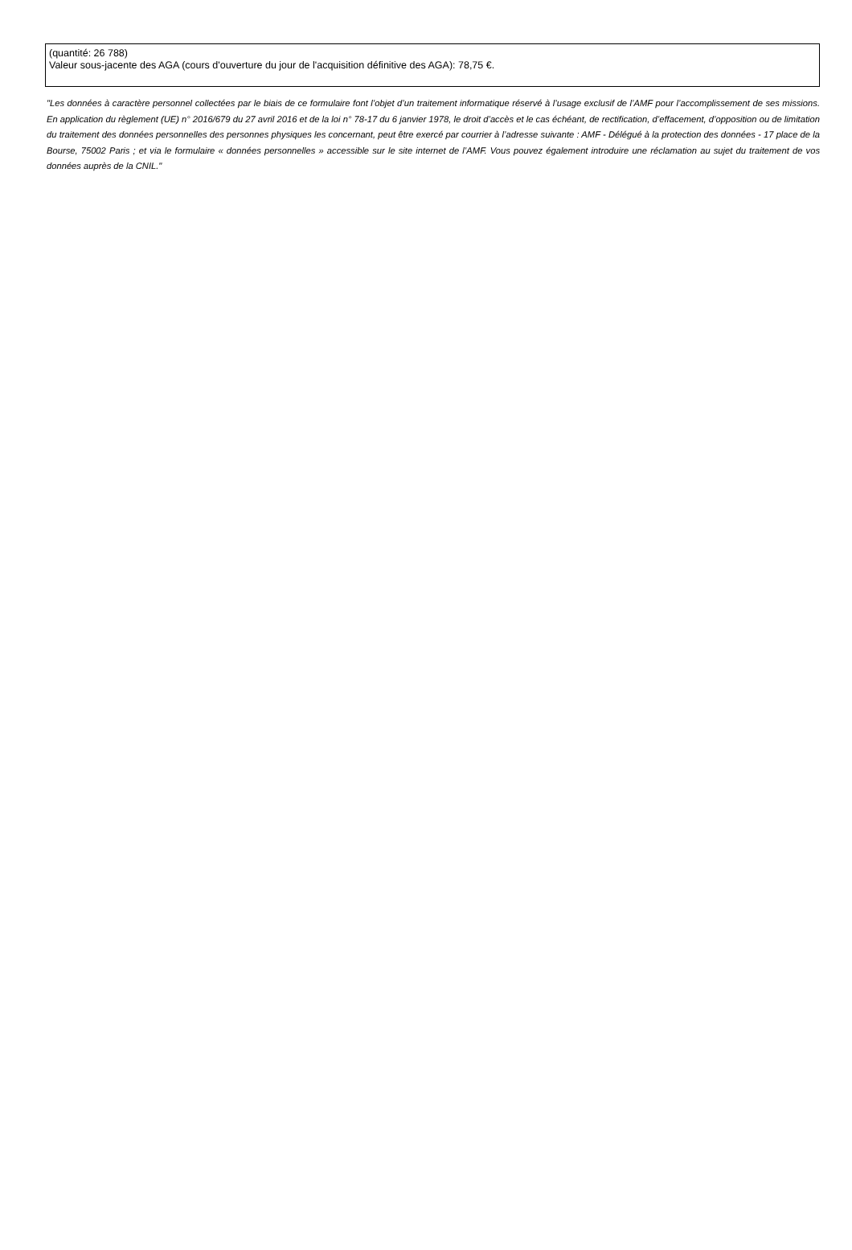(quantité: 26 788)
Valeur sous-jacente des AGA (cours d'ouverture du jour de l'acquisition définitive des AGA): 78,75 €.
"Les données à caractère personnel collectées par le biais de ce formulaire font l’objet d’un traitement informatique réservé à l’usage exclusif de l’AMF pour l’accomplissement de ses missions. En application du règlement (UE) n° 2016/679 du 27 avril 2016 et de la loi n° 78-17 du 6 janvier 1978, le droit d’accès et le cas échéant, de rectification, d’effacement, d’opposition ou de limitation du traitement des données personnelles des personnes physiques les concernant, peut être exercé par courrier à l’adresse suivante : AMF - Délégué à la protection des données - 17 place de la Bourse, 75002 Paris ; et via le formulaire « données personnelles » accessible sur le site internet de l’AMF. Vous pouvez également introduire une réclamation au sujet du traitement de vos données auprès de la CNIL."